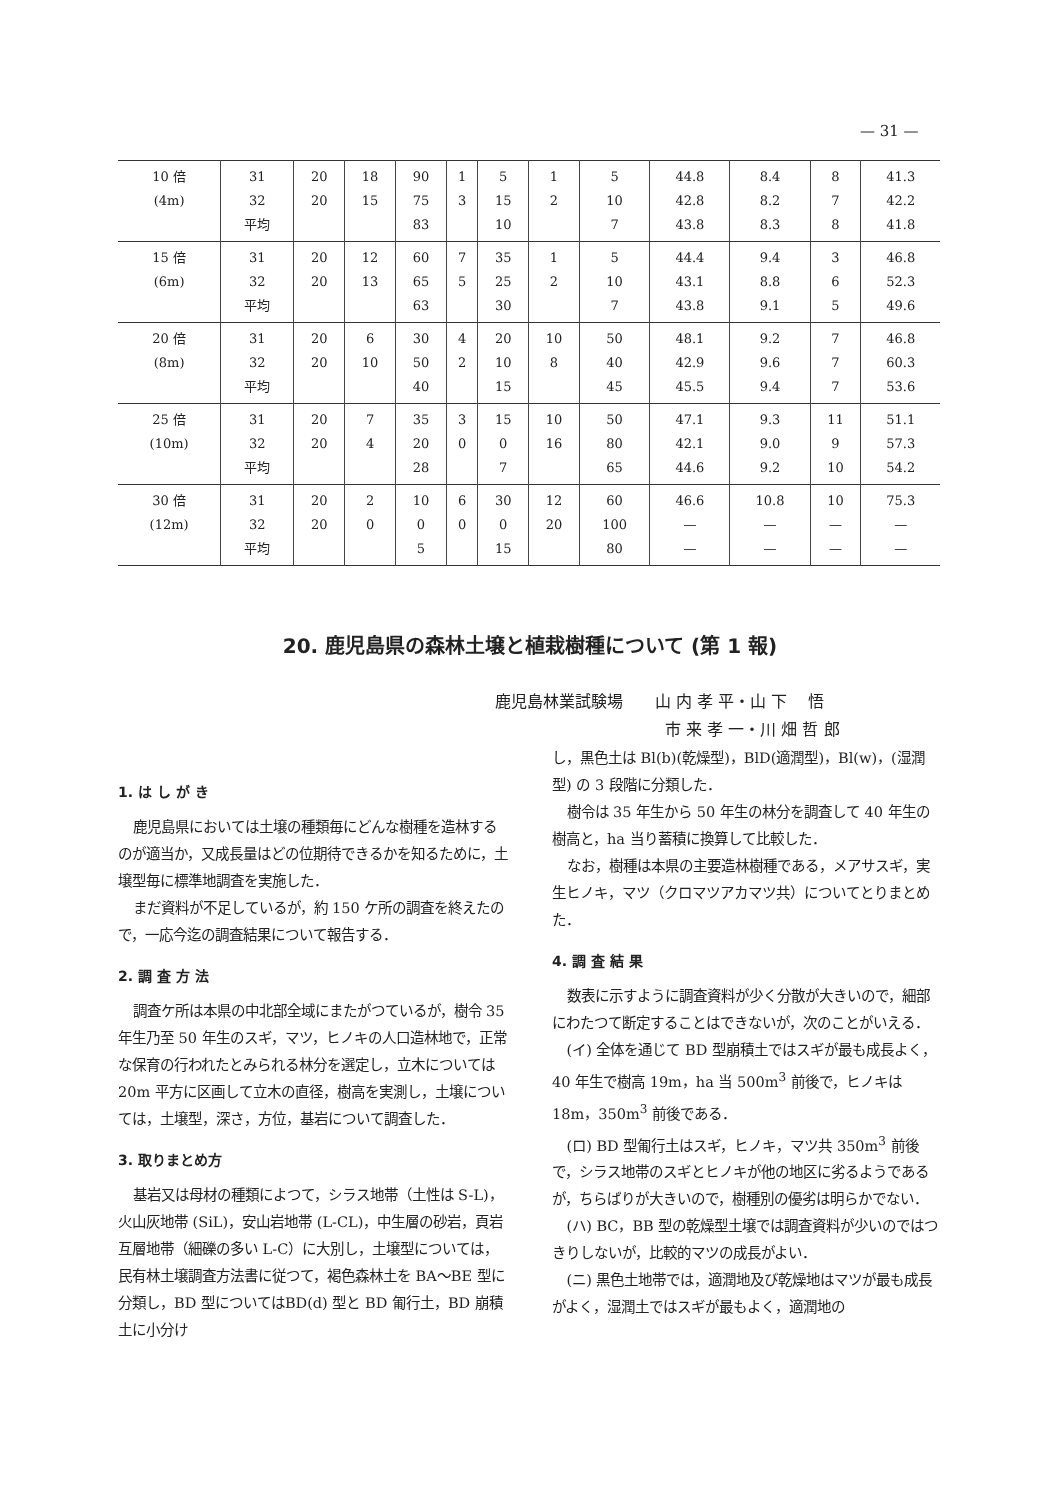— 31 —
| 10 倍 (4m) | 31 32 平均 | 20 20 | 18 15 | 90 75 83 | 1 3 | 5 15 10 | 1 2 | 5 10 7 | 44.8 42.8 43.8 | 8.4 8.2 8.3 | 8 7 8 | 41.3 42.2 41.8 |
| 15 倍 (6m) | 31 32 平均 | 20 20 | 12 13 | 60 65 63 | 7 5 | 35 25 30 | 1 2 | 5 10 7 | 44.4 43.1 43.8 | 9.4 8.8 9.1 | 3 6 5 | 46.8 52.3 49.6 |
| 20 倍 (8m) | 31 32 平均 | 20 20 | 6 10 | 30 50 40 | 4 2 | 20 10 15 | 10 8 | 50 40 45 | 48.1 42.9 45.5 | 9.2 9.6 9.4 | 7 7 7 | 46.8 60.3 53.6 |
| 25 倍 (10m) | 31 32 平均 | 20 20 | 7 4 | 35 20 28 | 3 0 | 15 0 7 | 10 16 | 50 80 65 | 47.1 42.1 44.6 | 9.3 9.0 9.2 | 11 9 10 | 51.1 57.3 54.2 |
| 30 倍 (12m) | 31 32 平均 | 20 20 | 2 0 | 10 0 5 | 6 0 | 30 0 15 | 12 20 | 60 100 80 | 46.6 — — | 10.8 — — | 10 — — | 75.3 — — |
20. 鹿児島県の森林土壌と植栽樹種について (第 1 報)
鹿児島林業試験場　　山 内 孝 平・山 下 　悟
市 来 孝 一・川 畑 哲 郎
1. は し が き
鹿児島県においては土壌の種類毎にどんな樹種を造林するのが適当か，又成長量はどの位期待できるかを知るために，土壌型毎に標準地調査を実施した．
まだ資料が不足しているが，約 150 ケ所の調査を終えたので，一応今迄の調査結果について報告する．
2. 調 査 方 法
調査ケ所は本県の中北部全域にまたがつているが，樹令 35 年生乃至 50 年生のスギ，マツ，ヒノキの人口造林地で，正常な保育の行われたとみられる林分を選定し，立木については 20m 平方に区画して立木の直径，樹高を実測し，土壌については，土壌型，深さ，方位，基岩について調査した．
3. 取りまとめ方
基岩又は母材の種類によつて，シラス地帯（土性は S-L)，火山灰地帯 (SiL)，安山岩地帯 (L-CL)，中生層の砂岩，頁岩互層地帯（細礫の多い L-C）に大別し，土壌型については，民有林土壌調査方法書に従つて，褐色森林土を BA〜BE 型に分類し，BD 型についてはBD(d) 型と BD 匍行土，BD 崩積土に小分け
し，黒色土は Bl(b)(乾燥型)，BlD(適潤型)，Bl(w)，(湿潤型) の 3 段階に分類した．
樹令は 35 年生から 50 年生の林分を調査して 40 年生の樹高と，ha 当り蓄積に換算して比較した．
なお，樹種は本県の主要造林樹種である，メアサスギ，実生ヒノキ，マツ（クロマツアカマツ共）についてとりまとめた．
4. 調 査 結 果
数表に示すように調査資料が少く分散が大きいので，細部にわたつて断定することはできないが，次のことがいえる．
(イ) 全体を通じて BD 型崩積土ではスギが最も成長よく，40 年生で樹高 19m，ha 当 500m<sup>3</sup> 前後で，ヒノキは 18m，350m<sup>3</sup> 前後である．
(ロ) BD 型匍行土はスギ，ヒノキ，マツ共 350m<sup>3</sup> 前後で，シラス地帯のスギとヒノキが他の地区に劣るようであるが，ちらばりが大きいので，樹種別の優劣は明らかでない．
(ハ) BC，BB 型の乾燥型土壌では調査資料が少いのではつきりしないが，比較的マツの成長がよい．
(ニ) 黒色土地帯では，適潤地及び乾燥地はマツが最も成長がよく，湿潤土ではスギが最もよく，適潤地の